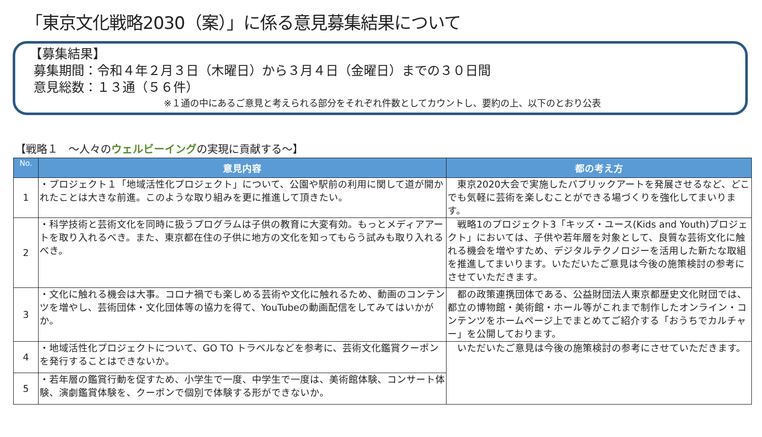「東京文化戦略2030（案）」に係る意見募集結果について
【募集結果】
募集期間：令和４年２月３日（木曜日）から３月４日（金曜日）までの３０日間
意見総数：１３通（５６件）
※１通の中にあるご意見と考えられる部分をそれぞれ件数としてカウントし、要約の上、以下のとおり公表
【戦略１　～人々のウェルビーイングの実現に貢献する～】
| No. | 意見内容 | 都の考え方 |
| --- | --- | --- |
| 1 | ・プロジェクト１「地域活性化プロジェクト」について、公園や駅前の利用に関して道が開かれたことは大きな前進。このような取り組みを更に推進して頂きたい。 | 東京2020大会で実施したパブリックアートを発展させるなど、どこでも気軽に芸術を楽しむことができる場づくりを強化してまいります。 |
| 2 | ・科学技術と芸術文化を同時に扱うプログラムは子供の教育に大変有効。もっとメディアアートを取り入れるべき。また、東京都在住の子供に地方の文化を知ってもらう試みも取り入れるべき。 | 戦略1のプロジェクト3「キッズ・ユース(Kids and Youth)プロジェクト」においては、子供や若年層を対象として、良質な芸術文化に触れる機会を増やすため、デジタルテクノロジーを活用した新たな取組を推進してまいります。いただいたご意見は今後の施策検討の参考にさせていただきます。 |
| 3 | ・文化に触れる機会は大事。コロナ禍でも楽しめる芸術や文化に触れるため、動画のコンテンツを増やし、芸術団体・文化団体等の協力を得て、YouTubeの動画配信をしてみてはいかがか。 | 都の政策連携団体である、公益財団法人東京都歴史文化財団では、都立の博物館・美術館・ホール等がこれまで制作したオンライン・コンテンツをホームページ上でまとめてご紹介する「おうちでカルチャー」を公開しております。 |
| 4 | ・地域活性化プロジェクトについて、GO TO トラベルなどを参考に、芸術文化鑑賞クーポンを発行することはできないか。 | いただいたご意見は今後の施策検討の参考にさせていただきます。 |
| 5 | ・若年層の鑑賞行動を促すため、小学生で一度、中学生で一度は、美術館体験、コンサート体験、演劇鑑賞体験を、クーポンで個別で体験する形ができないか。 | |